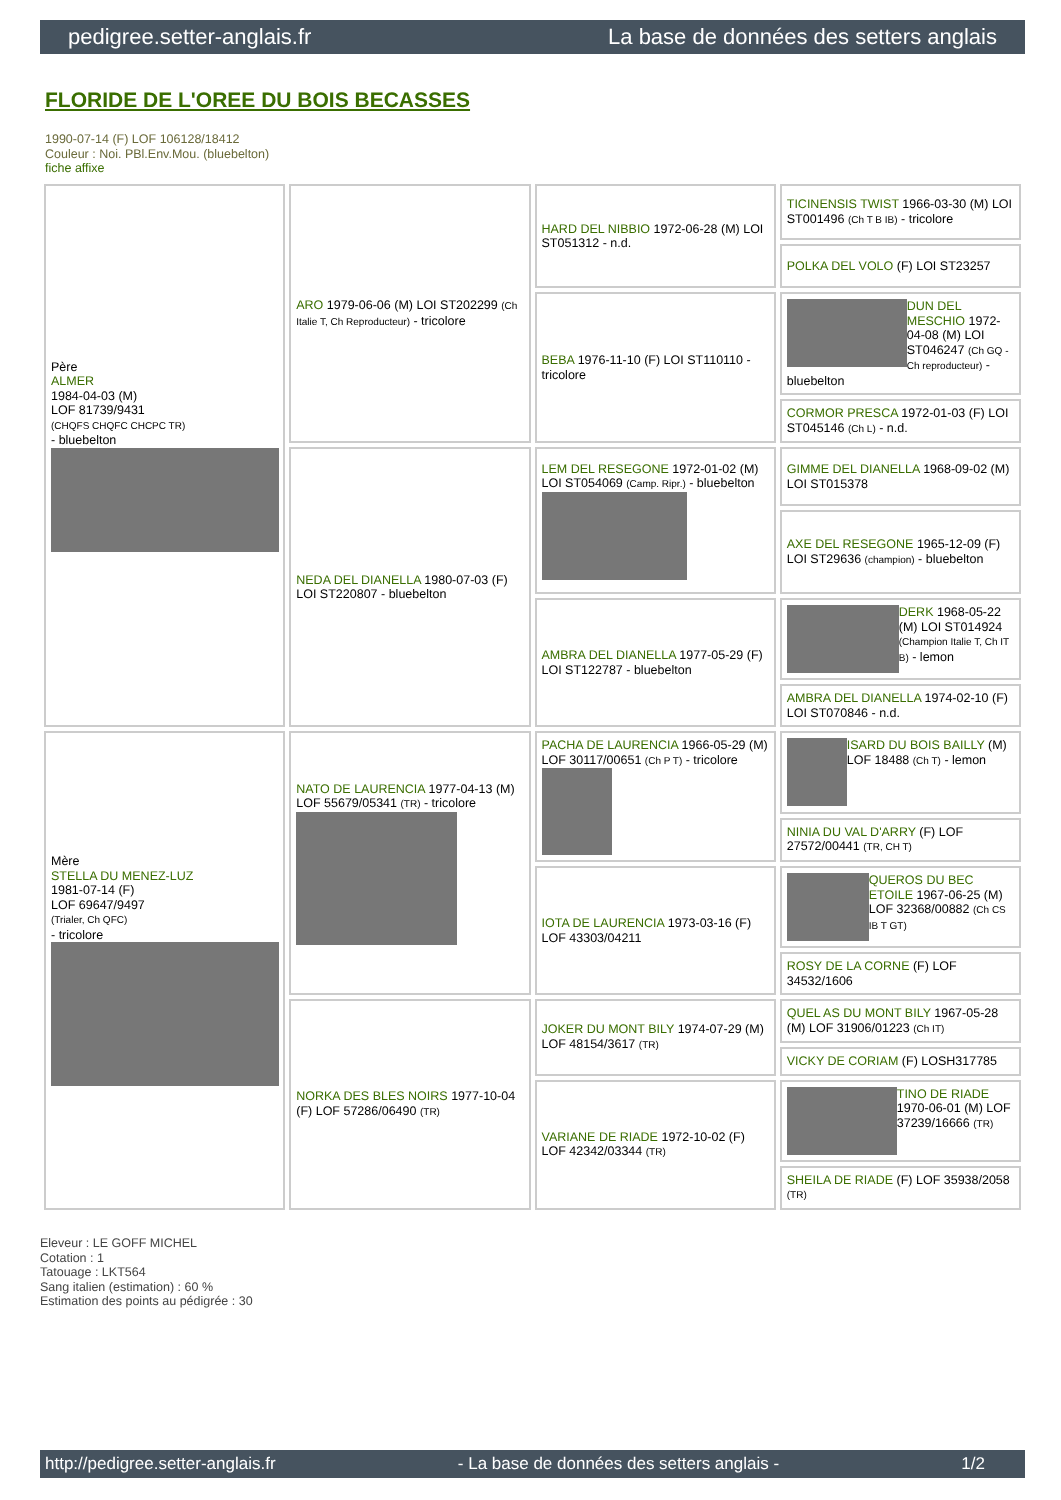pedigree.setter-anglais.fr La base de données des setters anglais
FLORIDE DE L'OREE DU BOIS BECASSES
1990-07-14 (F) LOF 106128/18412
Couleur : Noi. PBl.Env.Mou. (bluebelton)
fiche affixe
| Père ALMER 1984-04-03 (M) LOF 81739/9431 (CHQFS CHQFC CHCPC TR) - bluebelton | ARO 1979-06-06 (M) LOI ST202299 (Ch Italie T, Ch Reproducteur) - tricolore | HARD DEL NIBBIO 1972-06-28 (M) LOI ST051312 - n.d. | TICINENSIS TWIST 1966-03-30 (M) LOI ST001496 (Ch T B IB) - tricolore |
| | | | POLKA DEL VOLO (F) LOI ST23257 |
| | | BEBA 1976-11-10 (F) LOI ST110110 - tricolore | DUN DEL MESCHIO 1972-04-08 (M) LOI ST046247 (Ch GQ - Ch reproducteur) - bluebelton |
| | | | CORMOR PRESCA 1972-01-03 (F) LOI ST045146 (Ch L) - n.d. |
| | NEDA DEL DIANELLA 1980-07-03 (F) LOI ST220807 - bluebelton | LEM DEL RESEGONE 1972-01-02 (M) LOI ST054069 (Camp. Ripr.) - bluebelton | GIMME DEL DIANELLA 1968-09-02 (M) LOI ST015378 |
| | | | AXE DEL RESEGONE 1965-12-09 (F) LOI ST29636 (champion) - bluebelton |
| | | AMBRA DEL DIANELLA 1977-05-29 (F) LOI ST122787 - bluebelton | DERK 1968-05-22 (M) LOI ST014924 (Champion Italie T, Ch IT B) - lemon |
| | | | AMBRA DEL DIANELLA 1974-02-10 (F) LOI ST070846 - n.d. |
| Mère STELLA DU MENEZ-LUZ 1981-07-14 (F) LOF 69647/9497 (Trialer, Ch QFC) - tricolore | NATO DE LAURENCIA 1977-04-13 (M) LOF 55679/05341 (TR) - tricolore | PACHA DE LAURENCIA 1966-05-29 (M) LOF 30117/00651 (Ch P T) - tricolore | ISARD DU BOIS BAILLY (M) LOF 18488 (Ch T) - lemon |
| | | | NINIA DU VAL D'ARRY (F) LOF 27572/00441 (TR, CH T) |
| | | IOTA DE LAURENCIA 1973-03-16 (F) LOF 43303/04211 | QUEROS DU BEC ETOILE 1967-06-25 (M) LOF 32368/00882 (Ch CS IB T GT) |
| | | | ROSY DE LA CORNE (F) LOF 34532/1606 |
| | NORKA DES BLES NOIRS 1977-10-04 (F) LOF 57286/06490 (TR) | JOKER DU MONT BILY 1974-07-29 (M) LOF 48154/3617 (TR) | QUEL AS DU MONT BILY 1967-05-28 (M) LOF 31906/01223 (Ch IT) |
| | | | VICKY DE CORIAM (F) LOSH317785 |
| | | VARIANE DE RIADE 1972-10-02 (F) LOF 42342/03344 (TR) | TINO DE RIADE 1970-06-01 (M) LOF 37239/16666 (TR) |
| | | | SHEILA DE RIADE (F) LOF 35938/2058 (TR) |
Eleveur : LE GOFF MICHEL
Cotation : 1
Tatouage : LKT564
Sang italien (estimation) : 60 %
Estimation des points au pédigrée : 30
http://pedigree.setter-anglais.fr - La base de données des setters anglais - 1/2